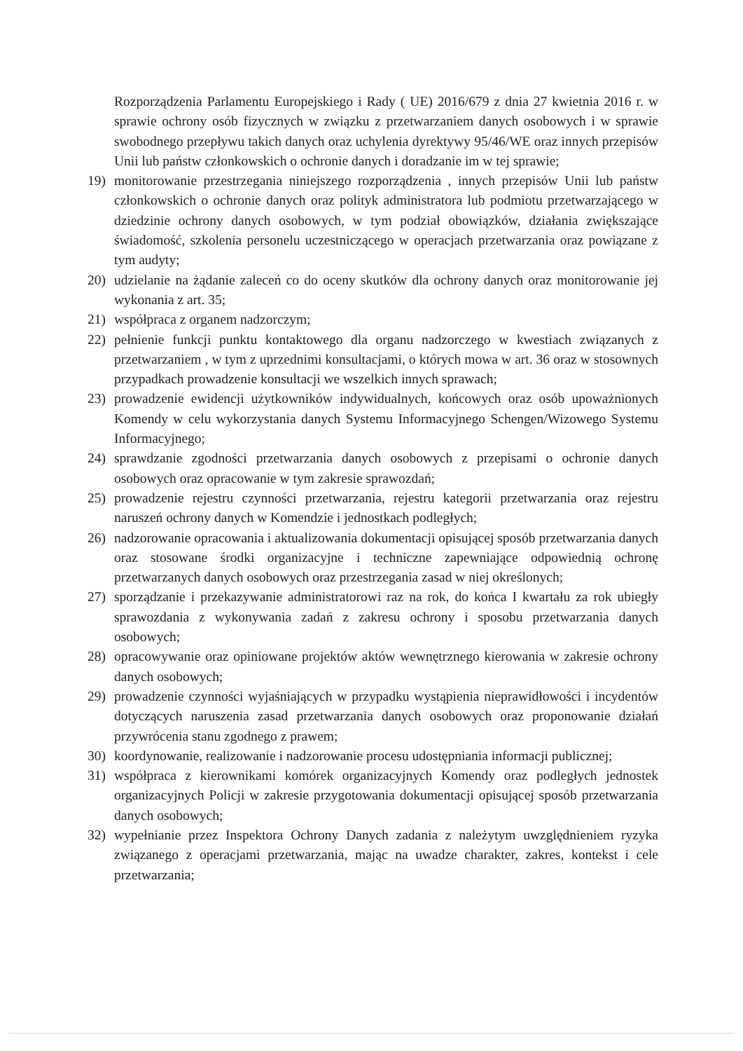Rozporządzenia Parlamentu Europejskiego i Rady ( UE) 2016/679 z dnia 27 kwietnia 2016 r. w sprawie ochrony osób fizycznych w związku z przetwarzaniem danych osobowych i w sprawie swobodnego przepływu takich danych oraz uchylenia dyrektywy 95/46/WE oraz innych przepisów Unii lub państw członkowskich o ochronie danych i doradzanie im w tej sprawie;
19) monitorowanie przestrzegania niniejszego rozporządzenia , innych przepisów Unii lub państw członkowskich o ochronie danych oraz polityk administratora lub podmiotu przetwarzającego w dziedzinie ochrony danych osobowych, w tym podział obowiązków, działania zwiększające świadomość, szkolenia personelu uczestniczącego w operacjach przetwarzania oraz powiązane z tym audyty;
20) udzielanie na żądanie zaleceń co do oceny skutków dla ochrony danych oraz monitorowanie jej wykonania z art. 35;
21) współpraca z organem nadzorczym;
22) pełnienie funkcji punktu kontaktowego dla organu nadzorczego w kwestiach związanych z przetwarzaniem , w tym z uprzednimi konsultacjami, o których mowa w art. 36 oraz w stosownych przypadkach prowadzenie konsultacji we wszelkich innych sprawach;
23) prowadzenie ewidencji użytkowników indywidualnych, końcowych oraz osób upoważnionych Komendy w celu wykorzystania danych Systemu Informacyjnego Schengen/Wizowego Systemu Informacyjnego;
24) sprawdzanie zgodności przetwarzania danych osobowych z przepisami o ochronie danych osobowych oraz opracowanie w tym zakresie sprawozdań;
25) prowadzenie rejestru czynności przetwarzania, rejestru kategorii przetwarzania oraz rejestru naruszeń ochrony danych w Komendzie i jednostkach podległych;
26) nadzorowanie opracowania i aktualizowania dokumentacji opisującej sposób przetwarzania danych oraz stosowane środki organizacyjne i techniczne zapewniające odpowiednią ochronę przetwarzanych danych osobowych oraz przestrzegania zasad w niej określonych;
27) sporządzanie i przekazywanie administratorowi raz na rok, do końca I kwartału za rok ubiegły sprawozdania z wykonywania zadań z zakresu ochrony i sposobu przetwarzania danych osobowych;
28) opracowywanie oraz opiniowane projektów aktów wewnętrznego kierowania w zakresie ochrony danych osobowych;
29) prowadzenie czynności wyjaśniających w przypadku wystąpienia nieprawidłowości i incydentów dotyczących naruszenia zasad przetwarzania danych osobowych oraz proponowanie działań przywrócenia stanu zgodnego z prawem;
30) koordynowanie, realizowanie i nadzorowanie procesu udostępniania informacji publicznej;
31) współpraca z kierownikami komórek organizacyjnych Komendy oraz podległych jednostek organizacyjnych Policji w zakresie przygotowania dokumentacji opisującej sposób przetwarzania danych osobowych;
32) wypełnianie przez Inspektora Ochrony Danych zadania z należytym uwzględnieniem ryzyka związanego z operacjami przetwarzania, mając na uwadze charakter, zakres, kontekst i cele przetwarzania;